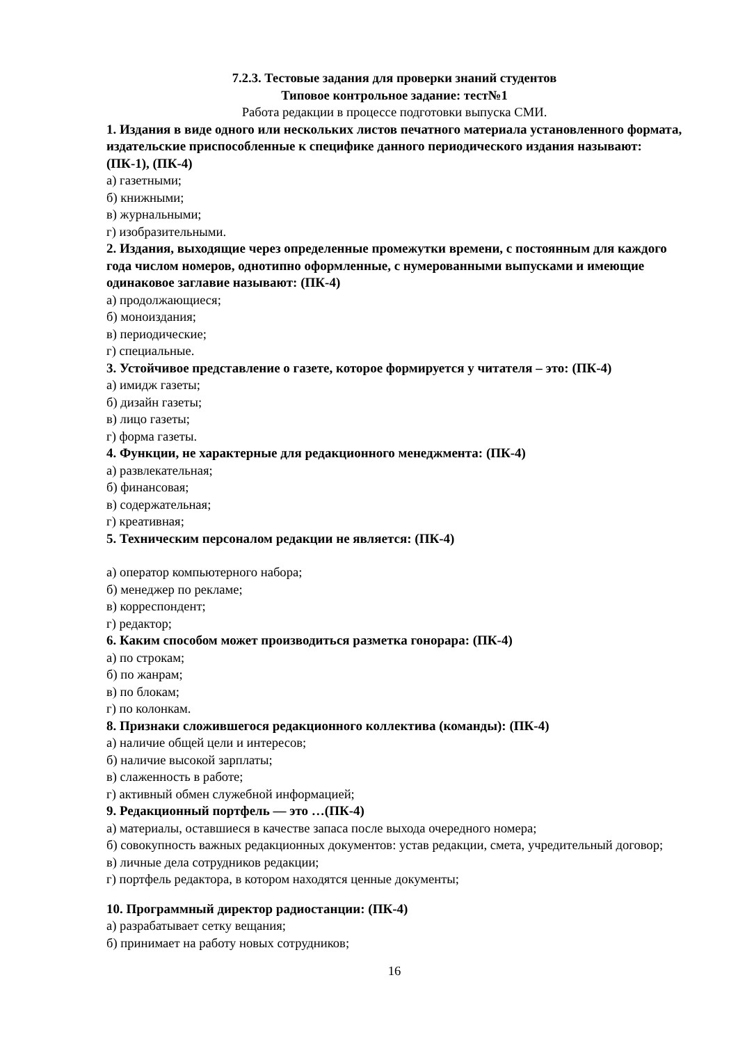7.2.3. Тестовые задания для проверки знаний студентов
Типовое контрольное задание: тест№1
Работа редакции в процессе подготовки выпуска СМИ.
1. Издания в виде одного или нескольких листов печатного материала установленного формата, издательские приспособленные к специфике данного периодического издания называют: (ПК-1), (ПК-4)
а) газетными;
б) книжными;
в) журнальными;
г) изобразительными.
2. Издания, выходящие через определенные промежутки времени, с постоянным для каждого года числом номеров, однотипно оформленные, с нумерованными выпусками и имеющие одинаковое заглавие называют: (ПК-4)
а) продолжающиеся;
б) моноиздания;
в) периодические;
г) специальные.
3. Устойчивое представление о газете, которое формируется у читателя – это: (ПК-4)
а) имидж газеты;
б) дизайн газеты;
в) лицо газеты;
г) форма газеты.
4. Функции, не характерные для редакционного менеджмента: (ПК-4)
а) развлекательная;
б) финансовая;
в) содержательная;
г) креативная;
5. Техническим персоналом редакции не является: (ПК-4)
а) оператор компьютерного набора;
б) менеджер по рекламе;
в) корреспондент;
г) редактор;
6. Каким способом может производиться разметка гонорара: (ПК-4)
а) по строкам;
б) по жанрам;
в) по блокам;
г) по колонкам.
8. Признаки сложившегося редакционного коллектива (команды): (ПК-4)
а) наличие общей цели и интересов;
б) наличие высокой зарплаты;
в) слаженность в работе;
г) активный обмен служебной информацией;
9. Редакционный портфель — это …(ПК-4)
а) материалы, оставшиеся в качестве запаса после выхода очередного номера;
б) совокупность важных редакционных документов: устав редакции, смета, учредительный договор;
в) личные дела сотрудников редакции;
г) портфель редактора, в котором находятся ценные документы;
10. Программный директор радиостанции: (ПК-4)
а) разрабатывает сетку вещания;
б) принимает на работу новых сотрудников;
16